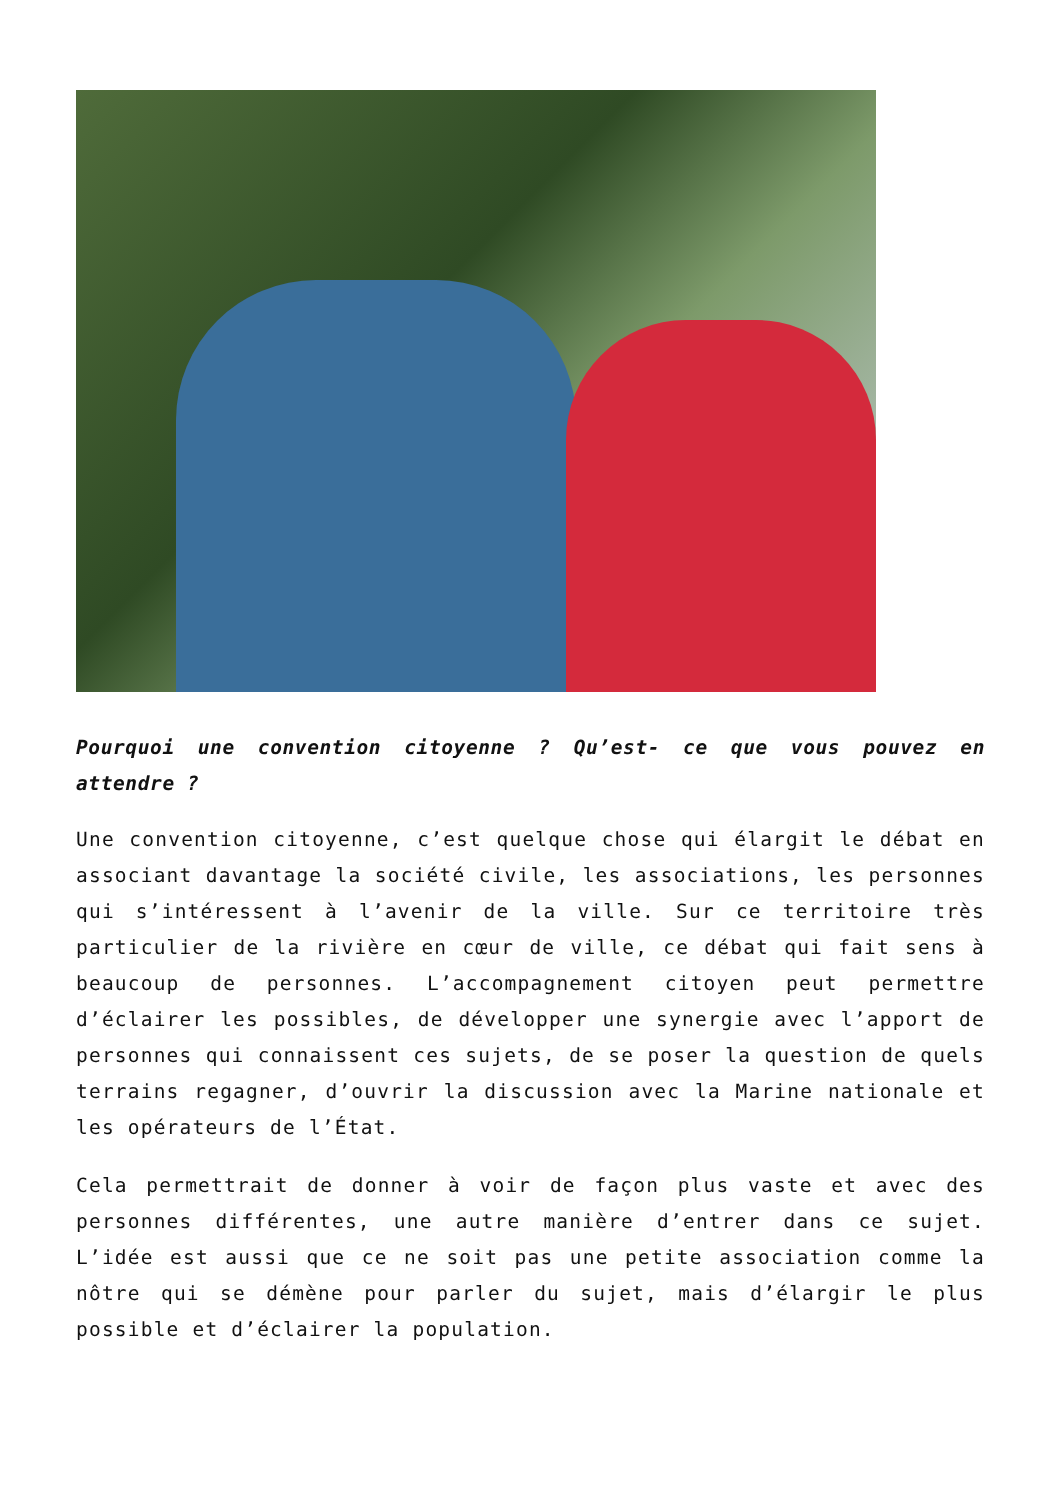Pourquoi une convention citoyenne ? Qu’est- ce que vous pouvez en attendre ?
Une convention citoyenne, c’est quelque chose qui élargit le débat en associant davantage la société civile, les associations, les personnes qui s’intéressent à l’avenir de la ville. Sur ce territoire très particulier de la rivière en cœur de ville, ce débat qui fait sens à beaucoup de personnes. L’accompagnement citoyen peut permettre d’éclairer les possibles, de développer une synergie avec l’apport de personnes qui connaissent ces sujets, de se poser la question de quels terrains regagner, d’ouvrir la discussion avec la Marine nationale et les opérateurs de l’État.
Cela permettrait de donner à voir de façon plus vaste et avec des personnes différentes, une autre manière d’entrer dans ce sujet. L’idée est aussi que ce ne soit pas une petite association comme la nôtre qui se démène pour parler du sujet, mais d’élargir le plus possible et d’éclairer la population.